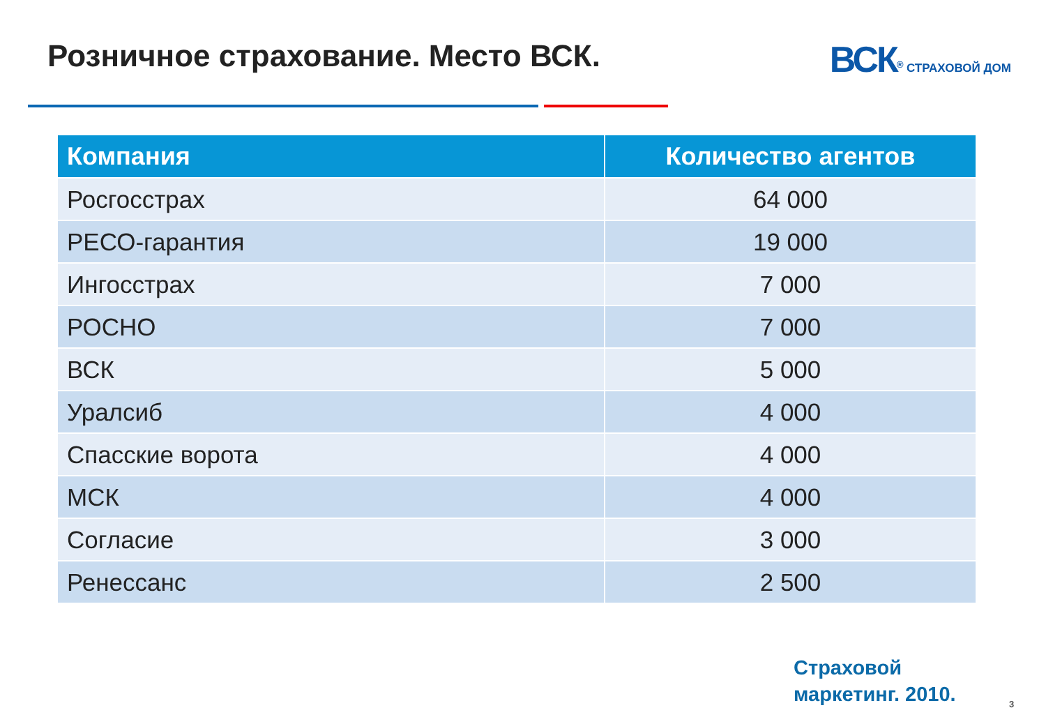Розничное страхование. Место ВСК.
ВСК<sup>®</sup> СТРАХОВОЙ ДОМ
| Компания | Количество агентов |
| --- | --- |
| Росгосстрах | 64 000 |
| РЕСО-гарантия | 19 000 |
| Ингосстрах | 7 000 |
| РОСНО | 7 000 |
| ВСК | 5 000 |
| Уралсиб | 4 000 |
| Спасские ворота | 4 000 |
| МСК | 4 000 |
| Согласие | 3 000 |
| Ренессанс | 2 500 |
Страховой
маркетинг. 2010.
3